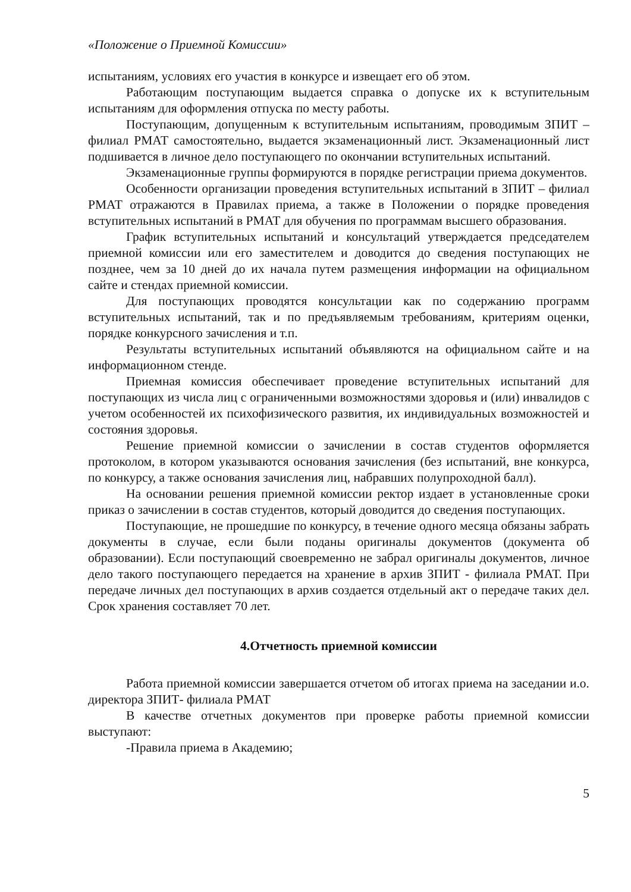«Положение о Приемной Комиссии»
испытаниям, условиях его участия в конкурсе и извещает его об этом.
Работающим поступающим выдается справка о допуске их к вступительным испытаниям для оформления отпуска по месту работы.
Поступающим, допущенным к вступительным испытаниям, проводимым ЗПИТ – филиал РМАТ самостоятельно, выдается экзаменационный лист. Экзаменационный лист подшивается в личное дело поступающего по окончании вступительных испытаний.
Экзаменационные группы формируются в порядке регистрации приема документов.
Особенности организации проведения вступительных испытаний в ЗПИТ – филиал РМАТ отражаются в Правилах приема, а также в Положении о порядке проведения вступительных испытаний в РМАТ для обучения по программам высшего образования.
График вступительных испытаний и консультаций утверждается председателем приемной комиссии или его заместителем и доводится до сведения поступающих не позднее, чем за 10 дней до их начала путем размещения информации на официальном сайте и стендах приемной комиссии.
Для поступающих проводятся консультации как по содержанию программ вступительных испытаний, так и по предъявляемым требованиям, критериям оценки, порядке конкурсного зачисления и т.п.
Результаты вступительных испытаний объявляются на официальном сайте и на информационном стенде.
Приемная комиссия обеспечивает проведение вступительных испытаний для поступающих из числа лиц с ограниченными возможностями здоровья и (или) инвалидов с учетом особенностей их психофизического развития, их индивидуальных возможностей и состояния здоровья.
Решение приемной комиссии о зачислении в состав студентов оформляется протоколом, в котором указываются основания зачисления (без испытаний, вне конкурса, по конкурсу, а также основания зачисления лиц, набравших полупроходной балл).
На основании решения приемной комиссии ректор издает в установленные сроки приказ о зачислении в состав студентов, который доводится до сведения поступающих.
Поступающие, не прошедшие по конкурсу, в течение одного месяца обязаны забрать документы в случае, если были поданы оригиналы документов (документа об образовании). Если поступающий своевременно не забрал оригиналы документов, личное дело такого поступающего передается на хранение в архив ЗПИТ - филиала РМАТ. При передаче личных дел поступающих в архив создается отдельный акт о передаче таких дел. Срок хранения составляет 70 лет.
4.Отчетность приемной комиссии
Работа приемной комиссии завершается отчетом об итогах приема на заседании и.о. директора ЗПИТ- филиала РМАТ
В качестве отчетных документов при проверке работы приемной комиссии выступают:
-Правила приема в Академию;
5